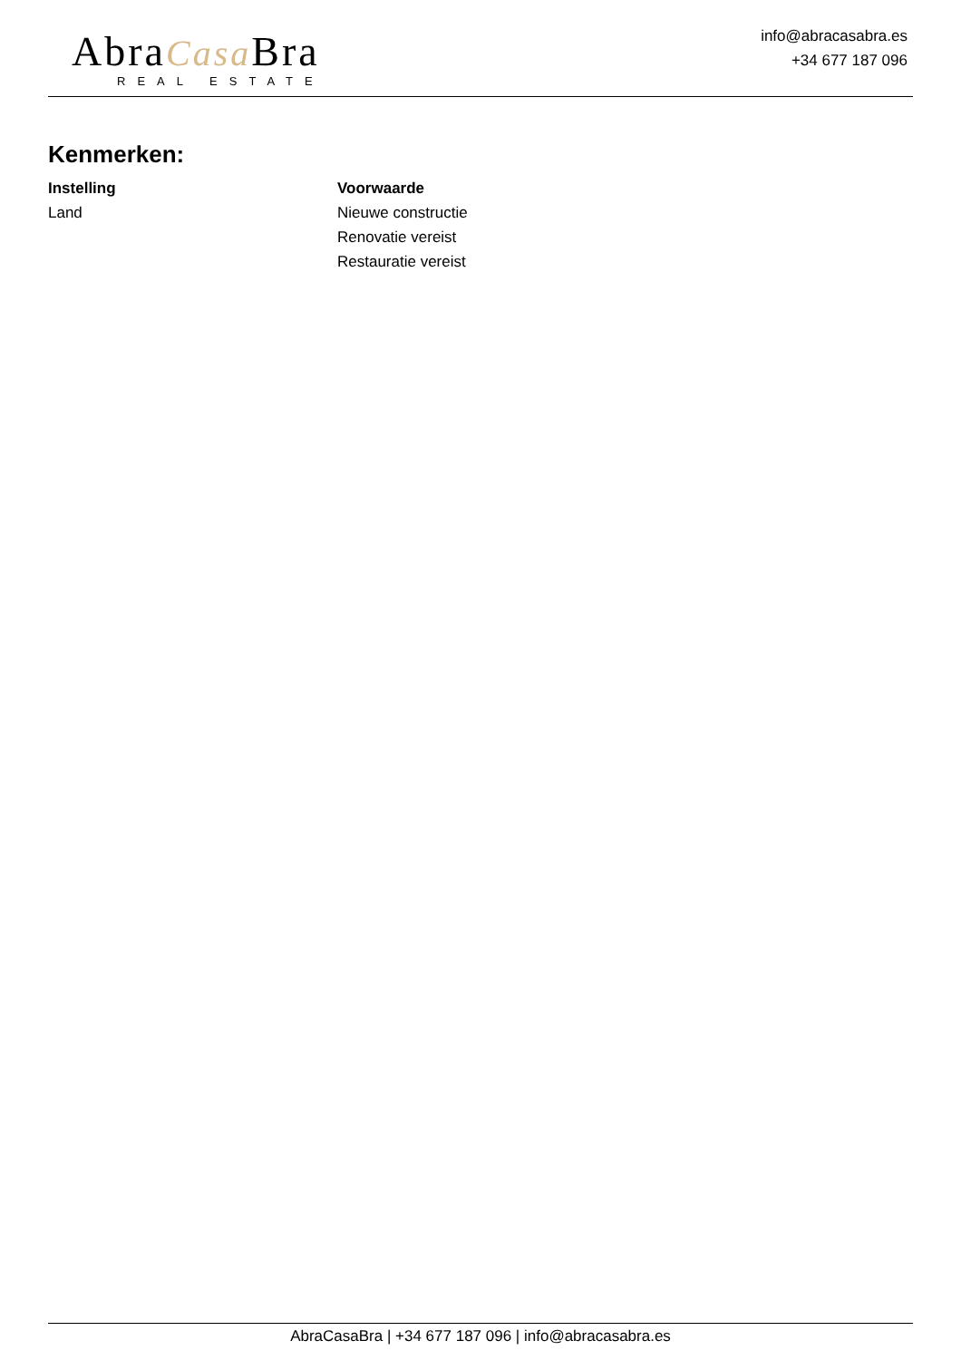AbraCasa Bra
REAL ESTATE
info@abracasabra.es
+34 677 187 096
Kenmerken:
Instelling
Land
Voorwaarde
Nieuwe constructie
Renovatie vereist
Restauratie vereist
AbraCasaBra | +34 677 187 096 | info@abracasabra.es